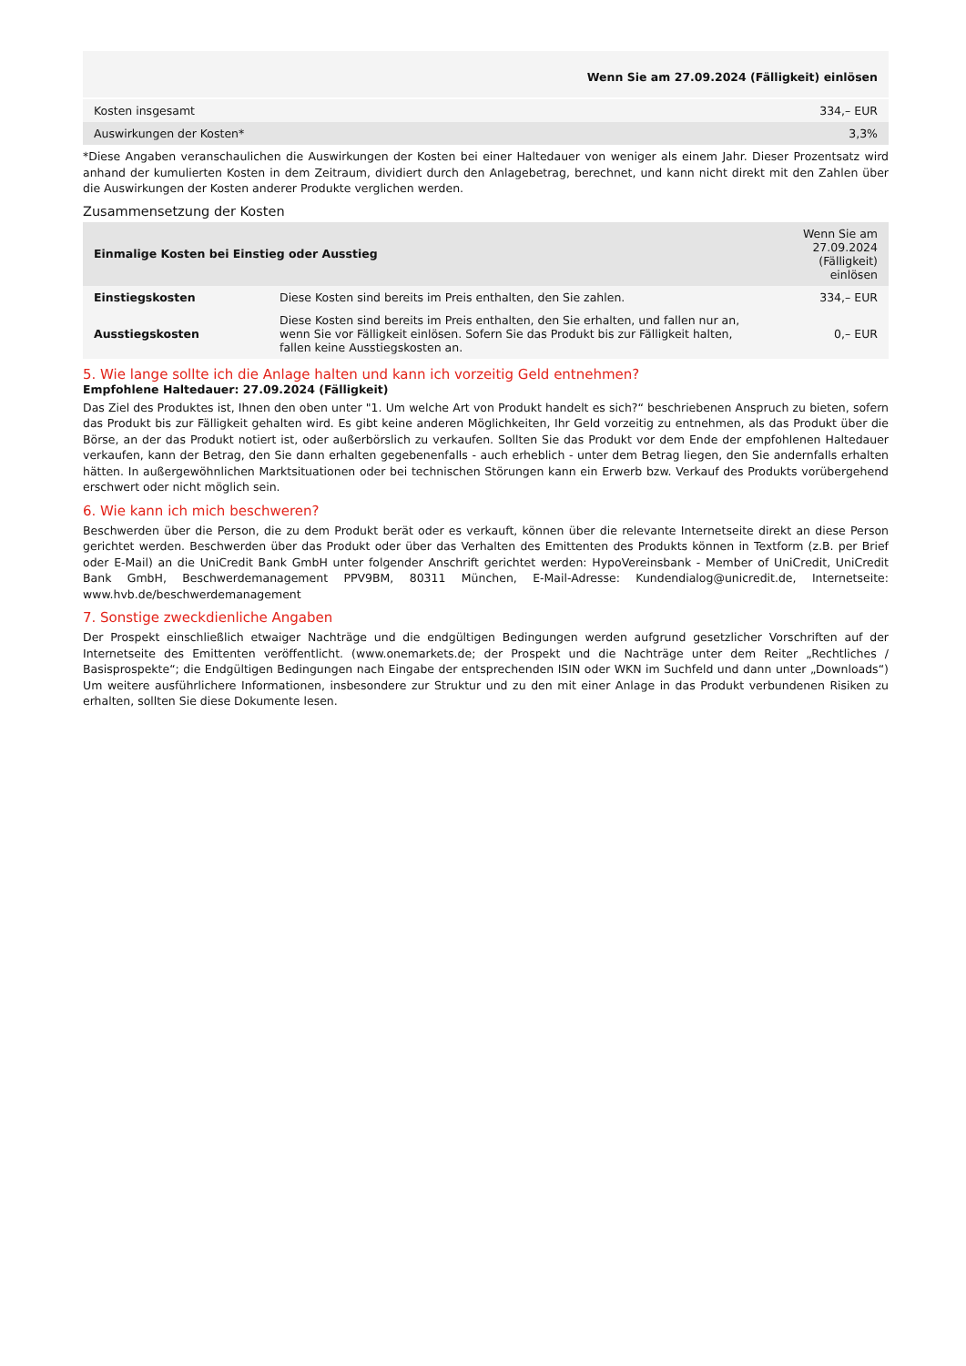| | Wenn Sie am 27.09.2024 (Fälligkeit) einlösen |
| --- | --- |
| Kosten insgesamt | 334,– EUR |
| Auswirkungen der Kosten* | 3,3% |
*Diese Angaben veranschaulichen die Auswirkungen der Kosten bei einer Haltedauer von weniger als einem Jahr. Dieser Prozentsatz wird anhand der kumulierten Kosten in dem Zeitraum, dividiert durch den Anlagebetrag, berechnet, und kann nicht direkt mit den Zahlen über die Auswirkungen der Kosten anderer Produkte verglichen werden.
Zusammensetzung der Kosten
| Einmalige Kosten bei Einstieg oder Ausstieg | | Wenn Sie am 27.09.2024 (Fälligkeit) einlösen |
| --- | --- | --- |
| Einstiegskosten | Diese Kosten sind bereits im Preis enthalten, den Sie zahlen. | 334,– EUR |
| Ausstiegskosten | Diese Kosten sind bereits im Preis enthalten, den Sie erhalten, und fallen nur an, wenn Sie vor Fälligkeit einlösen. Sofern Sie das Produkt bis zur Fälligkeit halten, fallen keine Ausstiegskosten an. | 0,– EUR |
5. Wie lange sollte ich die Anlage halten und kann ich vorzeitig Geld entnehmen?
Empfohlene Haltedauer: 27.09.2024 (Fälligkeit)
Das Ziel des Produktes ist, Ihnen den oben unter "1. Um welche Art von Produkt handelt es sich?“ beschriebenen Anspruch zu bieten, sofern das Produkt bis zur Fälligkeit gehalten wird. Es gibt keine anderen Möglichkeiten, Ihr Geld vorzeitig zu entnehmen, als das Produkt über die Börse, an der das Produkt notiert ist, oder außerbörslich zu verkaufen. Sollten Sie das Produkt vor dem Ende der empfohlenen Haltedauer verkaufen, kann der Betrag, den Sie dann erhalten gegebenenfalls - auch erheblich - unter dem Betrag liegen, den Sie andernfalls erhalten hätten. In außergewöhnlichen Marktsituationen oder bei technischen Störungen kann ein Erwerb bzw. Verkauf des Produkts vorübergehend erschwert oder nicht möglich sein.
6. Wie kann ich mich beschweren?
Beschwerden über die Person, die zu dem Produkt berät oder es verkauft, können über die relevante Internetseite direkt an diese Person gerichtet werden. Beschwerden über das Produkt oder über das Verhalten des Emittenten des Produkts können in Textform (z.B. per Brief oder E-Mail) an die UniCredit Bank GmbH unter folgender Anschrift gerichtet werden: HypoVereinsbank - Member of UniCredit, UniCredit Bank GmbH, Beschwerdemanagement PPV9BM, 80311 München, E-Mail-Adresse: Kundendialog@unicredit.de, Internetseite: www.hvb.de/beschwerdemanagement
7. Sonstige zweckdienliche Angaben
Der Prospekt einschließlich etwaiger Nachträge und die endgültigen Bedingungen werden aufgrund gesetzlicher Vorschriften auf der Internetseite des Emittenten veröffentlicht. (www.onemarkets.de; der Prospekt und die Nachträge unter dem Reiter „Rechtliches / Basisprospekte“; die Endgültigen Bedingungen nach Eingabe der entsprechenden ISIN oder WKN im Suchfeld und dann unter „Downloads“) Um weitere ausführlichere Informationen, insbesondere zur Struktur und zu den mit einer Anlage in das Produkt verbundenen Risiken zu erhalten, sollten Sie diese Dokumente lesen.